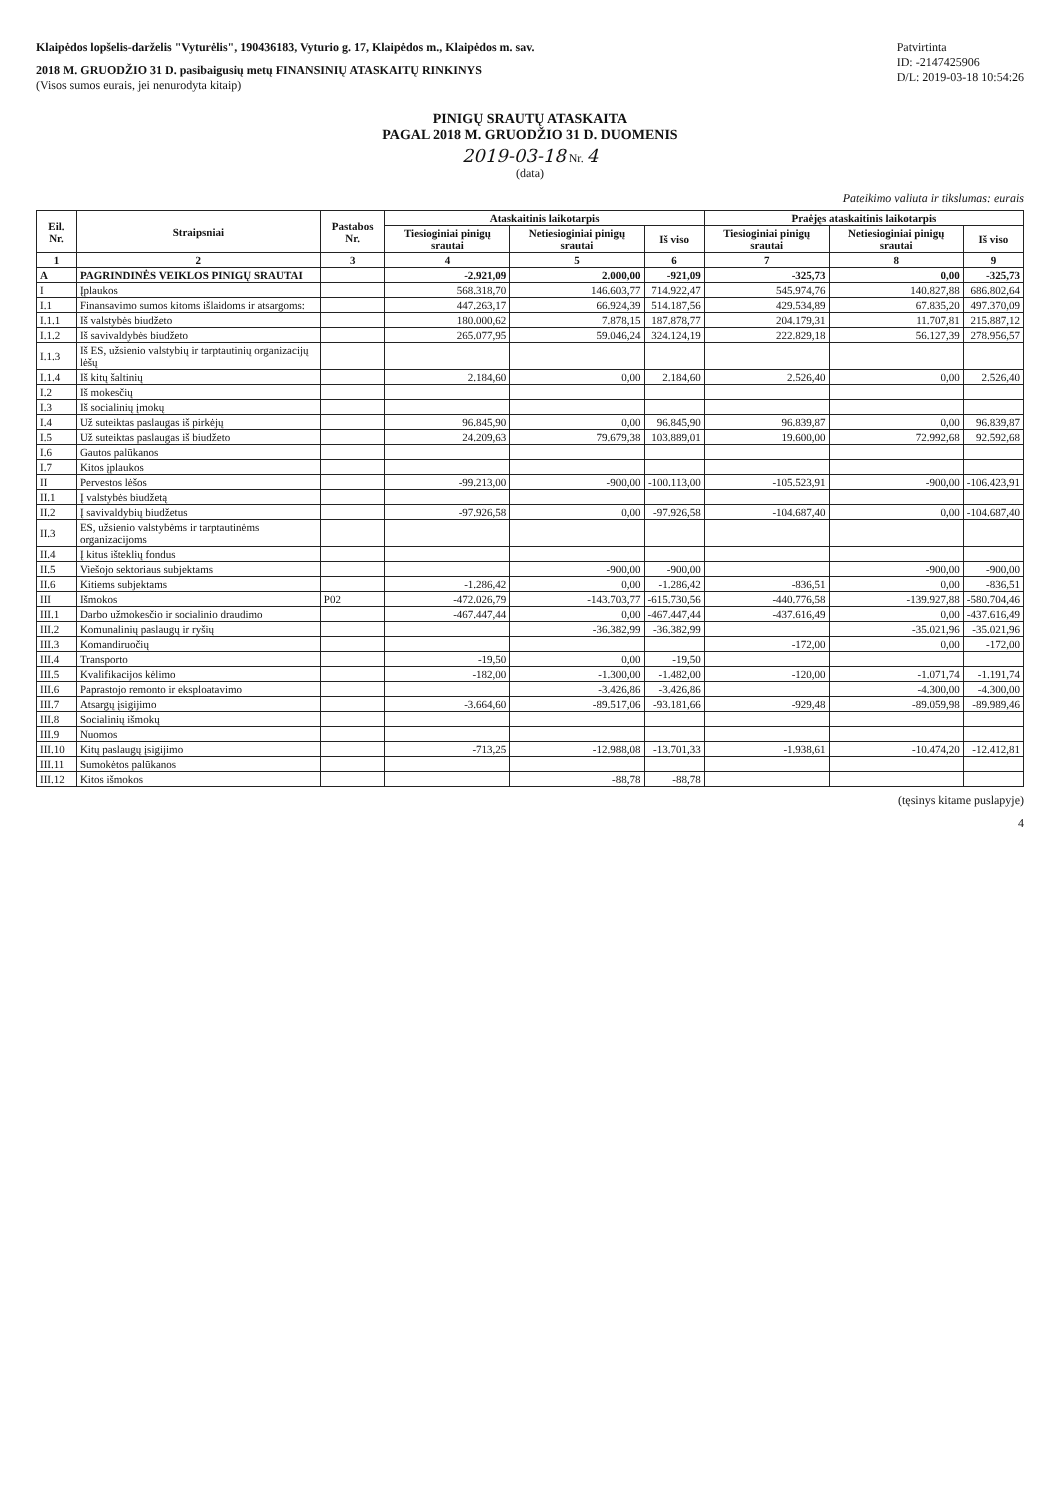Klaipėdos lopšelis-darželis "Vyturėlis", 190436183, Vyturio g. 17, Klaipėdos m., Klaipėdos m. sav.
2018 M. GRUODŽIO 31 D. pasibaigusių metų FINANSINIŲ ATASKAITŲ RINKINYS
(Visos sumos eurais, jei nenurodyta kitaip)
Patvirtinta
ID: -2147425906
D/L: 2019-03-18 10:54:26
PINIGŲ SRAUTŲ ATASKAITA
PAGAL 2018 M. GRUODŽIO 31 D. DUOMENIS
2019-03-18 Nr. 4
(data)
Pateikimo valiuta ir tikslumas: eurais
| Eil. Nr. | Straipsniai | Pastabos Nr. | Ataskaitinis laikotarpis | | | Praėjęs ataskaitinis laikotarpis | | |
| --- | --- | --- | --- | --- | --- | --- | --- | --- |
| | | | Tiesioginiai pinigų srautai | Netiesioginiai pinigų srautai | Iš viso | Tiesioginiai pinigų srautai | Netiesioginiai pinigų srautai | Iš viso |
| 1 | 2 | 3 | 4 | 5 | 6 | 7 | 8 | 9 |
| A | PAGRINDINĖS VEIKLOS PINIGŲ SRAUTAI | | -2.921,09 | 2.000,00 | -921,09 | -325,73 | 0,00 | -325,73 |
| I | Įplaukos | | 568.318,70 | 146.603,77 | 714.922,47 | 545.974,76 | 140.827,88 | 686.802,64 |
| I.1 | Finansavimo sumos kitoms išlaidoms ir atsargoms: | | 447.263,17 | 66.924,39 | 514.187,56 | 429.534,89 | 67.835,20 | 497.370,09 |
| I.1.1 | Iš valstybės biudžeto | | 180.000,62 | 7.878,15 | 187.878,77 | 204.179,31 | 11.707,81 | 215.887,12 |
| I.1.2 | Iš savivaldybės biudžeto | | 265.077,95 | 59.046,24 | 324.124,19 | 222.829,18 | 56.127,39 | 278.956,57 |
| I.1.3 | Iš ES, užsienio valstybių ir tarptautinių organizacijų lėšų | | | | | | | |
| I.1.4 | Iš kitų šaltinių | | 2.184,60 | 0,00 | 2.184,60 | 2.526,40 | 0,00 | 2.526,40 |
| I.2 | Iš mokesčių | | | | | | | |
| I.3 | Iš socialinių įmokų | | | | | | | |
| I.4 | Už suteiktas paslaugas iš pirkėjų | | 96.845,90 | 0,00 | 96.845,90 | 96.839,87 | 0,00 | 96.839,87 |
| I.5 | Už suteiktas paslaugas iš biudžeto | | 24.209,63 | 79.679,38 | 103.889,01 | 19.600,00 | 72.992,68 | 92.592,68 |
| I.6 | Gautos palūkanos | | | | | | | |
| I.7 | Kitos įplaukos | | | | | | | |
| II | Pervestos lėšos | | -99.213,00 | -900,00 | -100.113,00 | -105.523,91 | -900,00 | -106.423,91 |
| II.1 | Į valstybės biudžetą | | | | | | | |
| II.2 | Į savivaldybių biudžetus | | -97.926,58 | 0,00 | -97.926,58 | -104.687,40 | 0,00 | -104.687,40 |
| II.3 | ES, užsienio valstybėms ir tarptautinėms organizacijoms | | | | | | | |
| II.4 | Į kitus išteklių fondus | | | | | | | |
| II.5 | Viešojo sektoriaus subjektams | | | -900,00 | -900,00 | | -900,00 | -900,00 |
| II.6 | Kitiems subjektams | | -1.286,42 | 0,00 | -1.286,42 | -836,51 | 0,00 | -836,51 |
| III | Išmokos | P02 | -472.026,79 | -143.703,77 | -615.730,56 | -440.776,58 | -139.927,88 | -580.704,46 |
| III.1 | Darbo užmokesčio ir socialinio draudimo | | -467.447,44 | 0,00 | -467.447,44 | -437.616,49 | 0,00 | -437.616,49 |
| III.2 | Komunalinių paslaugų ir ryšių | | | -36.382,99 | -36.382,99 | | -35.021,96 | -35.021,96 |
| III.3 | Komandiruočių | | | | | -172,00 | 0,00 | -172,00 |
| III.4 | Transporto | | -19,50 | 0,00 | -19,50 | | | |
| III.5 | Kvalifikacijos kėlimo | | -182,00 | -1.300,00 | -1.482,00 | -120,00 | -1.071,74 | -1.191,74 |
| III.6 | Paprastojo remonto ir eksploatavimo | | | -3.426,86 | -3.426,86 | | -4.300,00 | -4.300,00 |
| III.7 | Atsargų įsigijimo | | -3.664,60 | -89.517,06 | -93.181,66 | -929,48 | -89.059,98 | -89.989,46 |
| III.8 | Socialinių išmokų | | | | | | | |
| III.9 | Nuomos | | | | | | | |
| III.10 | Kitų paslaugų įsigijimo | | -713,25 | -12.988,08 | -13.701,33 | -1.938,61 | -10.474,20 | -12.412,81 |
| III.11 | Sumokėtos palūkanos | | | | | | | |
| III.12 | Kitos išmokos | | | -88,78 | -88,78 | | | |
(tęsinys kitame puslapyje)
4